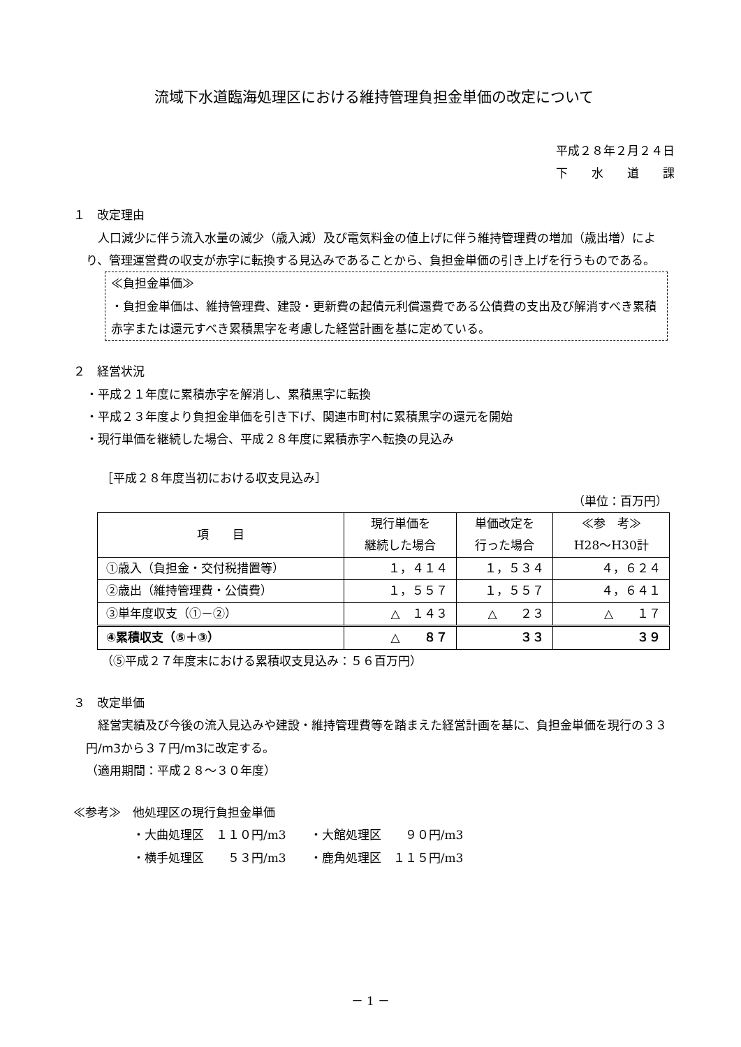流域下水道臨海処理区における維持管理負担金単価の改定について
平成２８年２月２４日
下　　水　　道　　課
１　改定理由
人口減少に伴う流入水量の減少（歳入減）及び電気料金の値上げに伴う維持管理費の増加（歳出増）により、管理運営費の収支が赤字に転換する見込みであることから、負担金単価の引き上げを行うものである。
≪負担金単価≫
・負担金単価は、維持管理費、建設・更新費の起債元利償還費である公債費の支出及び解消すべき累積赤字または還元すべき累積黒字を考慮した経営計画を基に定めている。
２　経営状況
・平成２１年度に累積赤字を解消し、累積黒字に転換
・平成２３年度より負担金単価を引き下げ、関連市町村に累積黒字の還元を開始
・現行単価を継続した場合、平成２８年度に累積赤字へ転換の見込み
［平成２８年度当初における収支見込み］
（単位：百万円）
| 項 目 | 現行単価を 継続した場合 | 単価改定を 行った場合 | ≪参 考≫ H28～H30計 |
| --- | --- | --- | --- |
| ①歳入（負担金・交付税措置等） | １，４１４ | １，５３４ | ４，６２４ |
| ②歳出（維持管理費・公債費） | １，５５７ | １，５５７ | ４，６４１ |
| ③単年度収支（①－②） | △ １４３ | △ ２３ | △ １７ |
| ④累積収支（⑤＋③） | △ ８７ | ３３ | ３９ |
（⑤平成２７年度末における累積収支見込み：５６百万円）
３　改定単価
経営実績及び今後の流入見込みや建設・維持管理費等を踏まえた経営計画を基に、負担金単価を現行の３３円/m3から３７円/m3に改定する。
（適用期間：平成２８～３０年度）
≪参考≫　他処理区の現行負担金単価
・大曲処理区　１１０円/m3　　・大館処理区　　９０円/m3
・横手処理区　　５３円/m3　　・鹿角処理区　１１５円/m3
－ 1 －